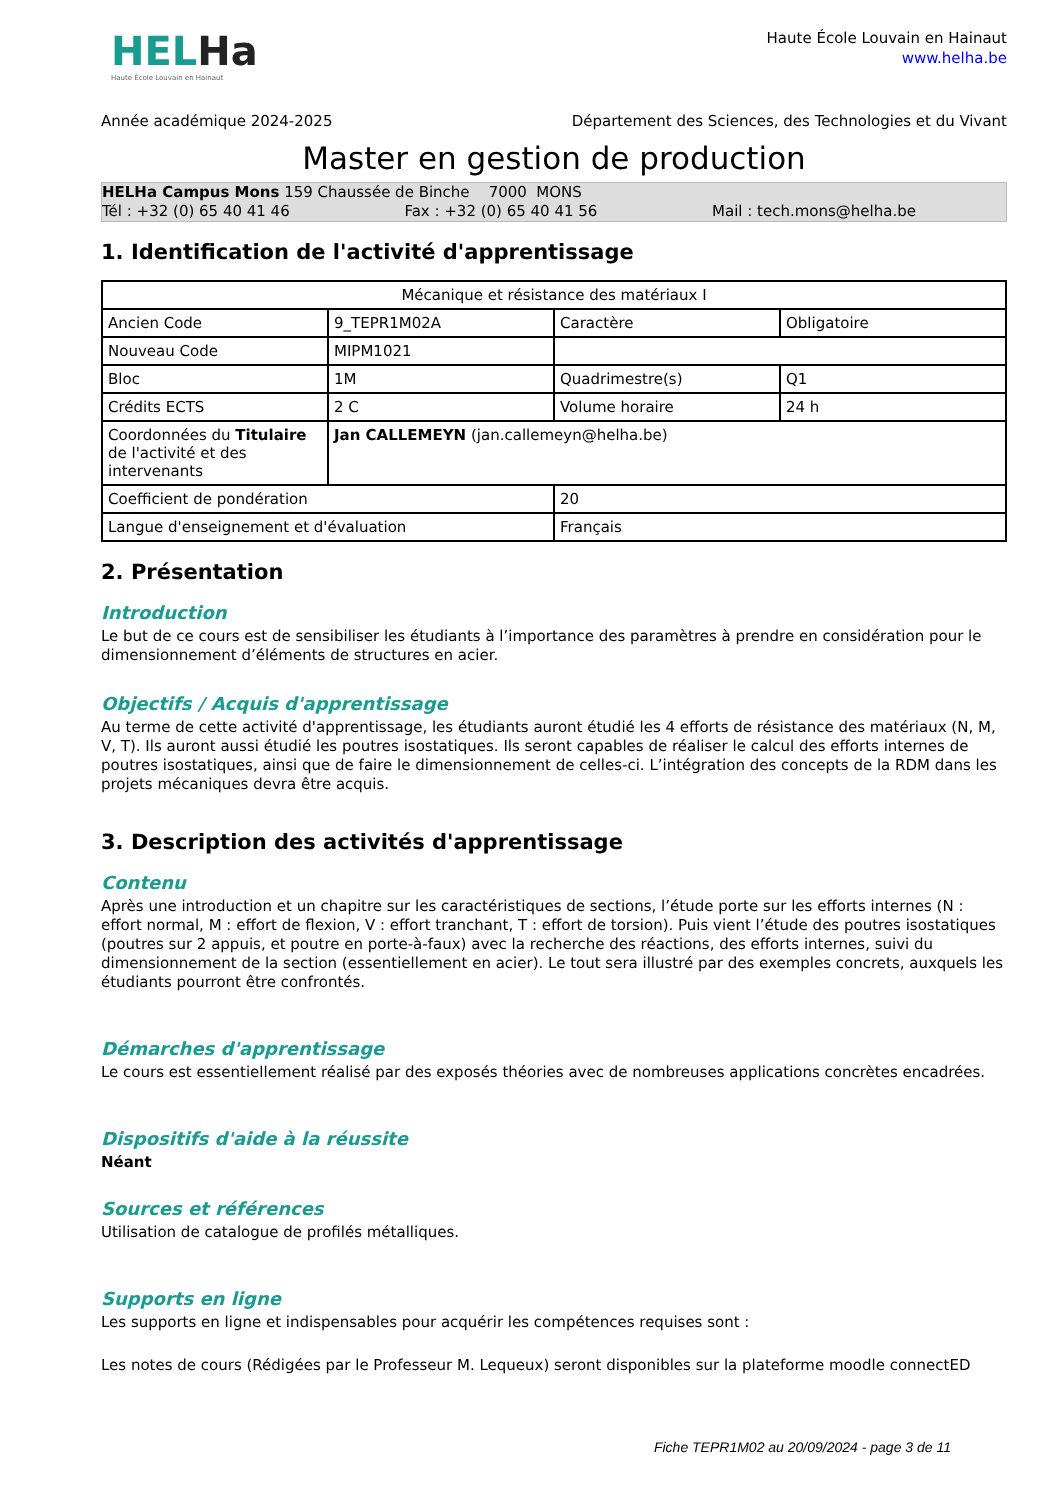HELHa
Haute École Louvain en Hainaut
Haute École Louvain en Hainaut
www.helha.be
Année académique 2024-2025 Département des Sciences, des Technologies et du Vivant
Master en gestion de production
HELHa Campus Mons 159 Chaussée de Binche 7000 MONS
Tél : +32 (0) 65 40 41 46 Fax : +32 (0) 65 40 41 56 Mail : tech.mons@helha.be
1. Identification de l'activité d'apprentissage
| Mécanique et résistance des matériaux I | | | |
| Ancien Code | 9_TEPR1M02A | Caractère | Obligatoire |
| Nouveau Code | MIPM1021 | | |
| Bloc | 1M | Quadrimestre(s) | Q1 |
| Crédits ECTS | 2 C | Volume horaire | 24 h |
| Coordonnées du Titulaire de l'activité et des intervenants | Jan CALLEMEYN (jan.callemeyn@helha.be) | | |
| Coefficient de pondération | | 20 | |
| Langue d'enseignement et d'évaluation | | Français | |
2. Présentation
Introduction
Le but de ce cours est de sensibiliser les étudiants à l’importance des paramètres à prendre en considération pour le dimensionnement d’éléments de structures en acier.
Objectifs / Acquis d'apprentissage
Au terme de cette activité d'apprentissage, les étudiants auront étudié les 4 efforts de résistance des matériaux (N, M, V, T). Ils auront aussi étudié les poutres isostatiques. Ils seront capables de réaliser le calcul des efforts internes de poutres isostatiques, ainsi que de faire le dimensionnement de celles-ci. L’intégration des concepts de la RDM dans les projets mécaniques devra être acquis.
3. Description des activités d'apprentissage
Contenu
Après une introduction et un chapitre sur les caractéristiques de sections, l’étude porte sur les efforts internes (N : effort normal, M : effort de flexion, V : effort tranchant, T : effort de torsion). Puis vient l’étude des poutres isostatiques (poutres sur 2 appuis, et poutre en porte-à-faux) avec la recherche des réactions, des efforts internes, suivi du dimensionnement de la section (essentiellement en acier). Le tout sera illustré par des exemples concrets, auxquels les étudiants pourront être confrontés.
Démarches d'apprentissage
Le cours est essentiellement réalisé par des exposés théories avec de nombreuses applications concrètes encadrées.
Dispositifs d'aide à la réussite
Néant
Sources et références
Utilisation de catalogue de profilés métalliques.
Supports en ligne
Les supports en ligne et indispensables pour acquérir les compétences requises sont :
Les notes de cours (Rédigées par le Professeur M. Lequeux) seront disponibles sur la plateforme moodle connectED
Fiche TEPR1M02 au 20/09/2024 - page 3 de 11